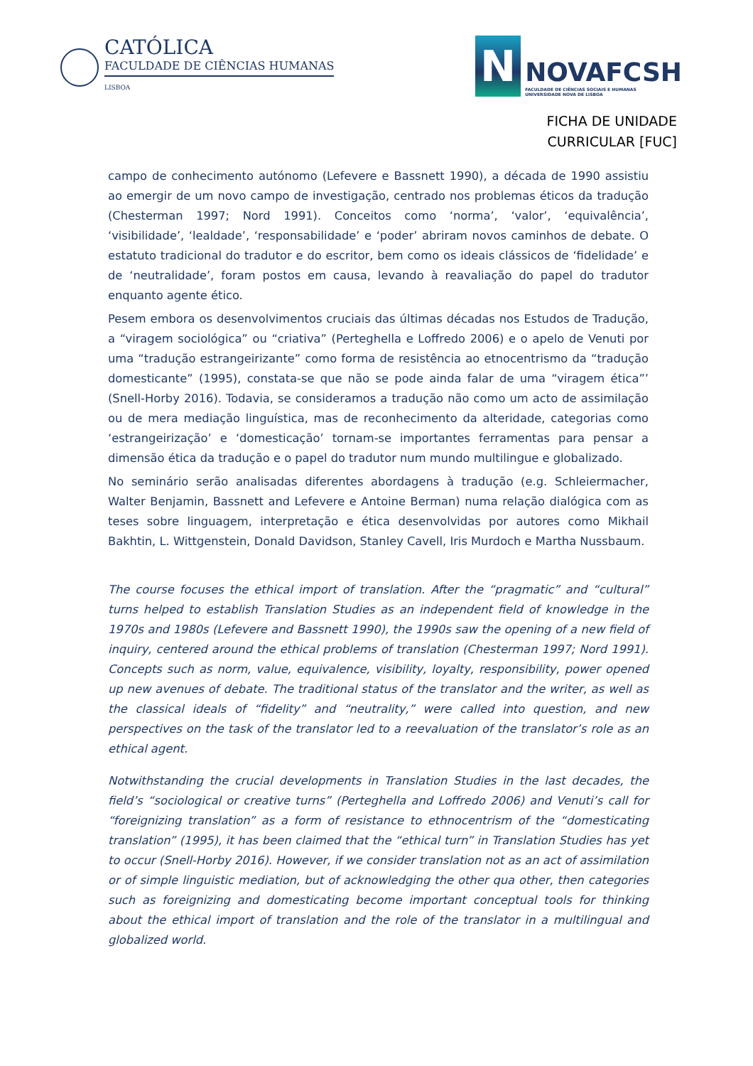CATÓLICA
FACULDADE DE CIÊNCIAS HUMANAS
LISBOA
N
NOVAFCSH
FACULDADE DE CIÊNCIAS SOCIAIS E HUMANAS
UNIVERSIDADE NOVA DE LISBOA
FICHA DE UNIDADE
CURRICULAR [FUC]
campo de conhecimento autónomo (Lefevere e Bassnett 1990), a década de 1990 assistiu ao emergir de um novo campo de investigação, centrado nos problemas éticos da tradução (Chesterman 1997; Nord 1991). Conceitos como ‘norma’, ‘valor’, ‘equivalência’, ‘visibilidade’, ‘lealdade’, ‘responsabilidade’ e ‘poder’ abriram novos caminhos de debate. O estatuto tradicional do tradutor e do escritor, bem como os ideais clássicos de ‘fidelidade’ e de ‘neutralidade’, foram postos em causa, levando à reavaliação do papel do tradutor enquanto agente ético.
Pesem embora os desenvolvimentos cruciais das últimas décadas nos Estudos de Tradução, a “viragem sociológica” ou “criativa” (Perteghella e Loffredo 2006) e o apelo de Venuti por uma “tradução estrangeirizante” como forma de resistência ao etnocentrismo da “tradução domesticante” (1995), constata-se que não se pode ainda falar de uma “viragem ética”’ (Snell-Horby 2016). Todavia, se consideramos a tradução não como um acto de assimilação ou de mera mediação linguística, mas de reconhecimento da alteridade, categorias como ‘estrangeirização’ e ‘domesticação’ tornam-se importantes ferramentas para pensar a dimensão ética da tradução e o papel do tradutor num mundo multilingue e globalizado.
No seminário serão analisadas diferentes abordagens à tradução (e.g. Schleiermacher, Walter Benjamin, Bassnett and Lefevere e Antoine Berman) numa relação dialógica com as teses sobre linguagem, interpretação e ética desenvolvidas por autores como Mikhail Bakhtin, L. Wittgenstein, Donald Davidson, Stanley Cavell, Iris Murdoch e Martha Nussbaum.
The course focuses the ethical import of translation. After the “pragmatic” and “cultural” turns helped to establish Translation Studies as an independent field of knowledge in the 1970s and 1980s (Lefevere and Bassnett 1990), the 1990s saw the opening of a new field of inquiry, centered around the ethical problems of translation (Chesterman 1997; Nord 1991). Concepts such as norm, value, equivalence, visibility, loyalty, responsibility, power opened up new avenues of debate. The traditional status of the translator and the writer, as well as the classical ideals of “fidelity” and “neutrality,” were called into question, and new perspectives on the task of the translator led to a reevaluation of the translator’s role as an ethical agent.
Notwithstanding the crucial developments in Translation Studies in the last decades, the field’s “sociological or creative turns” (Perteghella and Loffredo 2006) and Venuti’s call for “foreignizing translation” as a form of resistance to ethnocentrism of the “domesticating translation” (1995), it has been claimed that the “ethical turn” in Translation Studies has yet to occur (Snell-Horby 2016). However, if we consider translation not as an act of assimilation or of simple linguistic mediation, but of acknowledging the other qua other, then categories such as foreignizing and domesticating become important conceptual tools for thinking about the ethical import of translation and the role of the translator in a multilingual and globalized world.